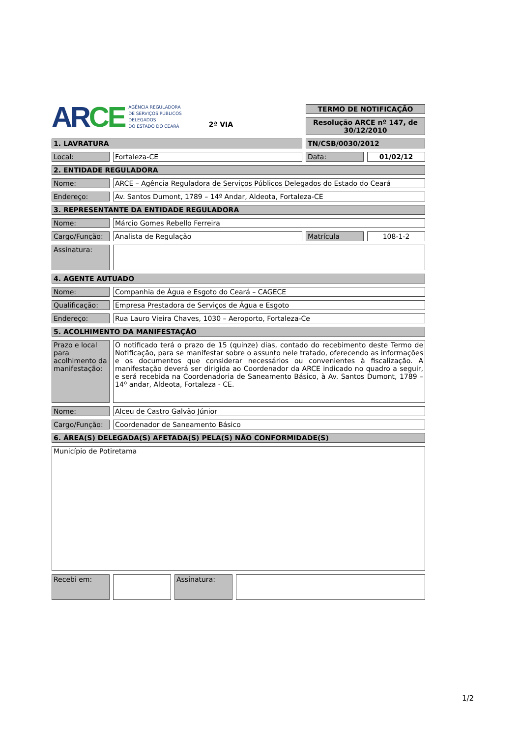| AR CE AGÊNCIA REGULADORA DE SERVIÇOS PÚBLICOS DELEGADOS DO ESTADO DO CEARÁ 2ª VIA | | | | TERMO DE NOTIFICAÇÃO | | |
| | | | | Resolução ARCE nº 147, de 30/12/2010 | | |
| 1. LAVRATURA | | | | TN/CSB/0030/2012 | | |
| Local: | | Fortaleza-CE | | Data: | | 01/02/12 |
| 2. ENTIDADE REGULADORA | | | | | | |
| Nome: | | ARCE – Agência Reguladora de Serviços Públicos Delegados do Estado do Ceará | | | | |
| Endereço: | | Av. Santos Dumont, 1789 – 14º Andar, Aldeota, Fortaleza-CE | | | | |
| 3. REPRESENTANTE DA ENTIDADE REGULADORA | | | | | | |
| Nome: | | Márcio Gomes Rebello Ferreira | | | | |
| Cargo/Função: | | Analista de Regulação | | Matrícula | | 108-1-2 |
| Assinatura: | | | | | | |
| 4. AGENTE AUTUADO | | | | | | |
| Nome: | | Companhia de Água e Esgoto do Ceará – CAGECE | | | | |
| Qualificação: | | Empresa Prestadora de Serviços de Água e Esgoto | | | | |
| Endereço: | | Rua Lauro Vieira Chaves, 1030 – Aeroporto, Fortaleza-Ce | | | | |
| 5. ACOLHIMENTO DA MANIFESTAÇÃO | | | | | | |
| Prazo e local para acolhimento da manifestação: | | O notificado terá o prazo de 15 (quinze) dias, contado do recebimento deste Termo de Notificação, para se manifestar sobre o assunto nele tratado, oferecendo as informações e os documentos que considerar necessários ou convenientes à fiscalização. A manifestação deverá ser dirigida ao Coordenador da ARCE indicado no quadro a seguir, e será recebida na Coordenadoria de Saneamento Básico, à Av. Santos Dumont, 1789 – 14º andar, Aldeota, Fortaleza - CE. | | | | |
| Nome: | | Alceu de Castro Galvão Júnior | | | | |
| Cargo/Função: | | Coordenador de Saneamento Básico | | | | |
| 6. ÁREA(S) DELEGADA(S) AFETADA(S) PELA(S) NÃO CONFORMIDADE(S) | | | | | | |
| Município de Potiretama | | | | | | |
| Recebi em: | | | | Assinatura: | | |
1/2